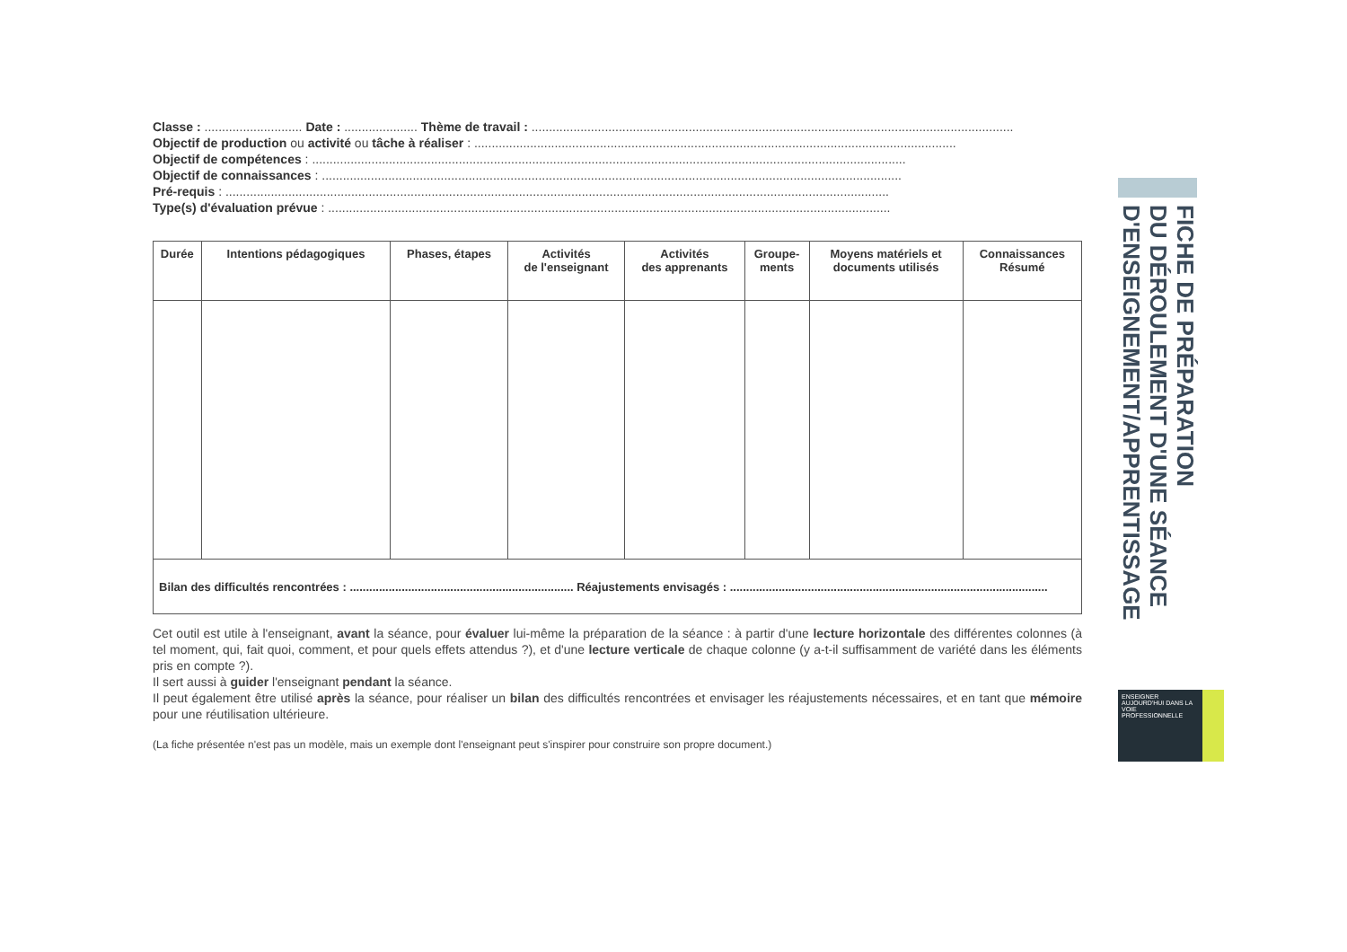Classe : ............................ Date : ..................... Thème de travail : ..........................................................................................................................................
Objectif de production ou activité ou tâche à réaliser : ..........................................................................................................................................
Objectif de compétences : ..........................................................................................................................................................................
Objectif de connaissances : ......................................................................................................................................................................
Pré-requis : ..............................................................................................................................................................................................
Type(s) d'évaluation prévue : .................................................................................................................................................................
| Durée | Intentions pédagogiques | Phases, étapes | Activités de l'enseignant | Activités des apprenants | Groupe- ments | Moyens matériels et documents utilisés | Connaissances Résumé |
| --- | --- | --- | --- | --- | --- | --- | --- |
| Bilan des difficultés rencontrées : ..................................................................... Réajustements envisagés : .................................................................................................. | | | | | | | |
Cet outil est utile à l'enseignant, avant la séance, pour évaluer lui-même la préparation de la séance : à partir d'une lecture horizontale des différentes colonnes (à tel moment, qui, fait quoi, comment, et pour quels effets attendus ?), et d'une lecture verticale de chaque colonne (y a-t-il suffisamment de variété dans les éléments pris en compte ?).
Il sert aussi à guider l'enseignant pendant la séance.
Il peut également être utilisé après la séance, pour réaliser un bilan des difficultés rencontrées et envisager les réajustements nécessaires, et en tant que mémoire pour une réutilisation ultérieure.
(La fiche présentée n'est pas un modèle, mais un exemple dont l'enseignant peut s'inspirer pour construire son propre document.)
FICHE DE PRÉPARATION
DU DÉROULEMENT D'UNE SÉANCE
D'ENSEIGNEMENT/APPRENTISSAGE
ENSEIGNER AUJOURD'HUI DANS LA VOIE PROFESSIONNELLE